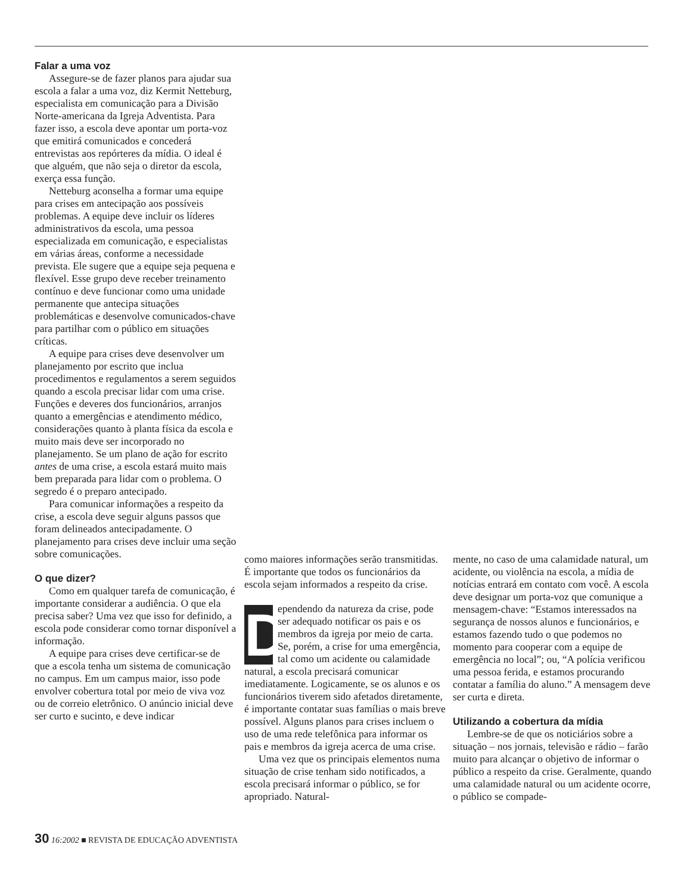Falar a uma voz
Assegure-se de fazer planos para ajudar sua escola a falar a uma voz, diz Kermit Netteburg, especialista em comunicação para a Divisão Norte-americana da Igreja Adventista. Para fazer isso, a escola deve apontar um porta-voz que emitirá comunicados e concederá entrevistas aos repórteres da mídia. O ideal é que alguém, que não seja o diretor da escola, exerça essa função.
Netteburg aconselha a formar uma equipe para crises em antecipação aos possíveis problemas. A equipe deve incluir os líderes administrativos da escola, uma pessoa especializada em comunicação, e especialistas em várias áreas, conforme a necessidade prevista. Ele sugere que a equipe seja pequena e flexível. Esse grupo deve receber treinamento contínuo e deve funcionar como uma unidade permanente que antecipa situações problemáticas e desenvolve comunicados-chave para partilhar com o público em situações críticas.
A equipe para crises deve desenvolver um planejamento por escrito que inclua procedimentos e regulamentos a serem seguidos quando a escola precisar lidar com uma crise. Funções e deveres dos funcionários, arranjos quanto a emergências e atendimento médico, considerações quanto à planta física da escola e muito mais deve ser incorporado no planejamento. Se um plano de ação for escrito antes de uma crise, a escola estará muito mais bem preparada para lidar com o problema. O segredo é o preparo antecipado.
Para comunicar informações a respeito da crise, a escola deve seguir alguns passos que foram delineados antecipadamente. O planejamento para crises deve incluir uma seção sobre comunicações.
O que dizer?
Como em qualquer tarefa de comunicação, é importante considerar a audiência. O que ela precisa saber? Uma vez que isso for definido, a escola pode considerar como tornar disponível a informação.
A equipe para crises deve certificar-se de que a escola tenha um sistema de comunicação no campus. Em um campus maior, isso pode envolver cobertura total por meio de viva voz ou de correio eletrônico. O anúncio inicial deve ser curto e sucinto, e deve indicar
como maiores informações serão transmitidas. É importante que todos os funcionários da escola sejam informados a respeito da crise.
Dependendo da natureza da crise, pode ser adequado notificar os pais e os membros da igreja por meio de carta. Se, porém, a crise for uma emergência, tal como um acidente ou calamidade natural, a escola precisará comunicar imediatamente. Logicamente, se os alunos e os funcionários tiverem sido afetados diretamente, é importante contatar suas famílias o mais breve possível. Alguns planos para crises incluem o uso de uma rede telefônica para informar os pais e membros da igreja acerca de uma crise.
Uma vez que os principais elementos numa situação de crise tenham sido notificados, a escola precisará informar o público, se for apropriado. Natural-
mente, no caso de uma calamidade natural, um acidente, ou violência na escola, a mídia de notícias entrará em contato com você. A escola deve designar um porta-voz que comunique a mensagem-chave: “Estamos interessados na segurança de nossos alunos e funcionários, e estamos fazendo tudo o que podemos no momento para cooperar com a equipe de emergência no local”; ou, “A polícia verificou uma pessoa ferida, e estamos procurando contatar a família do aluno.” A mensagem deve ser curta e direta.
Utilizando a cobertura da mídia
Lembre-se de que os noticiários sobre a situação – nos jornais, televisão e rádio – farão muito para alcançar o objetivo de informar o público a respeito da crise. Geralmente, quando uma calamidade natural ou um acidente ocorre, o público se compade-
30 16:2002 ■ REVISTA DE EDUCAÇÃO ADVENTISTA